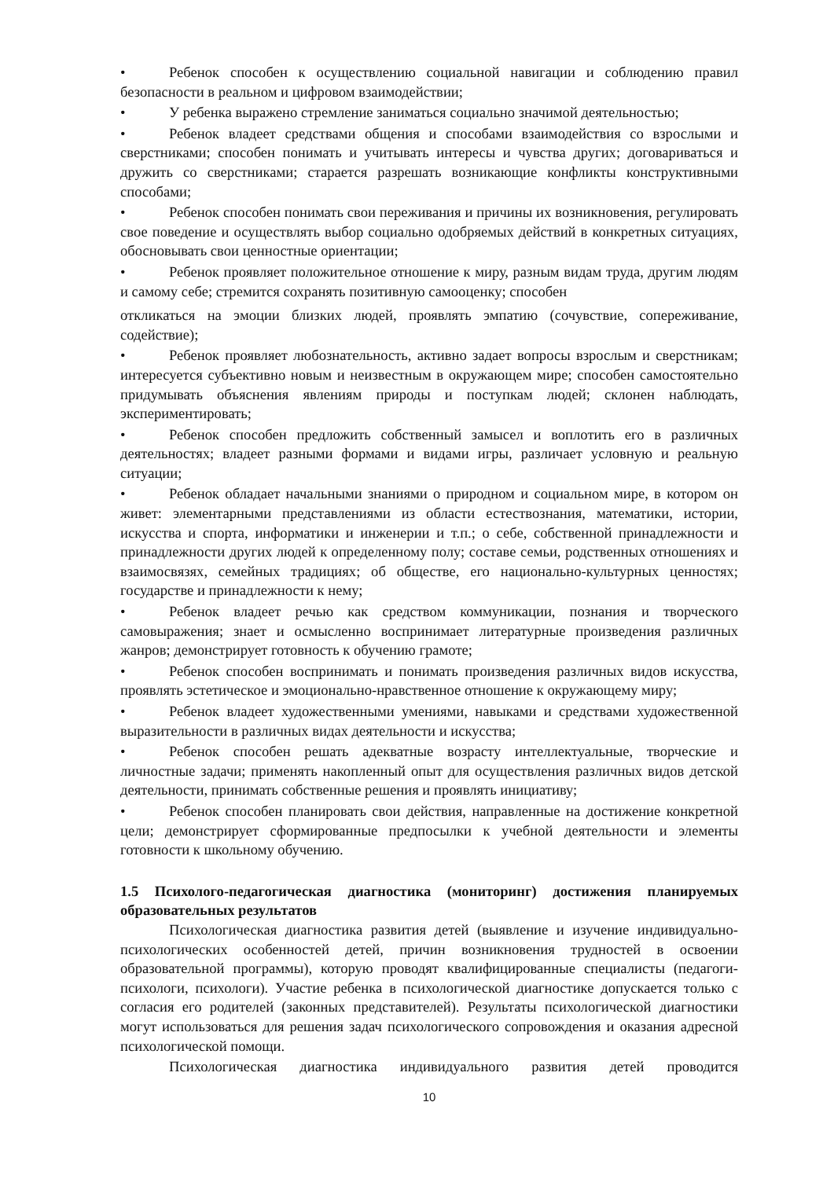• Ребенок способен к осуществлению социальной навигации и соблюдению правил безопасности в реальном и цифровом взаимодействии;
• У ребенка выражено стремление заниматься социально значимой деятельностью;
• Ребенок владеет средствами общения и способами взаимодействия со взрослыми и сверстниками; способен понимать и учитывать интересы и чувства других; договариваться и дружить со сверстниками; старается разрешать возникающие конфликты конструктивными способами;
• Ребенок способен понимать свои переживания и причины их возникновения, регулировать свое поведение и осуществлять выбор социально одобряемых действий в конкретных ситуациях, обосновывать свои ценностные ориентации;
• Ребенок проявляет положительное отношение к миру, разным видам труда, другим людям и самому себе; стремится сохранять позитивную самооценку; способен
откликаться на эмоции близких людей, проявлять эмпатию (сочувствие, сопереживание, содействие);
• Ребенок проявляет любознательность, активно задает вопросы взрослым и сверстникам; интересуется субъективно новым и неизвестным в окружающем мире; способен самостоятельно придумывать объяснения явлениям природы и поступкам людей; склонен наблюдать, экспериментировать;
• Ребенок способен предложить собственный замысел и воплотить его в различных деятельностях; владеет разными формами и видами игры, различает условную и реальную ситуации;
• Ребенок обладает начальными знаниями о природном и социальном мире, в котором он живет: элементарными представлениями из области естествознания, математики, истории, искусства и спорта, информатики и инженерии и т.п.; о себе, собственной принадлежности и принадлежности других людей к определенному полу; составе семьи, родственных отношениях и взаимосвязях, семейных традициях; об обществе, его национально-культурных ценностях; государстве и принадлежности к нему;
• Ребенок владеет речью как средством коммуникации, познания и творческого самовыражения; знает и осмысленно воспринимает литературные произведения различных жанров; демонстрирует готовность к обучению грамоте;
• Ребенок способен воспринимать и понимать произведения различных видов искусства, проявлять эстетическое и эмоционально-нравственное отношение к окружающему миру;
• Ребенок владеет художественными умениями, навыками и средствами художественной выразительности в различных видах деятельности и искусства;
• Ребенок способен решать адекватные возрасту интеллектуальные, творческие и личностные задачи; применять накопленный опыт для осуществления различных видов детской деятельности, принимать собственные решения и проявлять инициативу;
• Ребенок способен планировать свои действия, направленные на достижение конкретной цели; демонстрирует сформированные предпосылки к учебной деятельности и элементы готовности к школьному обучению.
1.5 Психолого-педагогическая диагностика (мониторинг) достижения планируемых образовательных результатов
Психологическая диагностика развития детей (выявление и изучение индивидуально-психологических особенностей детей, причин возникновения трудностей в освоении образовательной программы), которую проводят квалифицированные специалисты (педагоги-психологи, психологи). Участие ребенка в психологической диагностике допускается только с согласия его родителей (законных представителей). Результаты психологической диагностики могут использоваться для решения задач психологического сопровождения и оказания адресной психологической помощи.
Психологическая диагностика индивидуального развития детей проводится
10